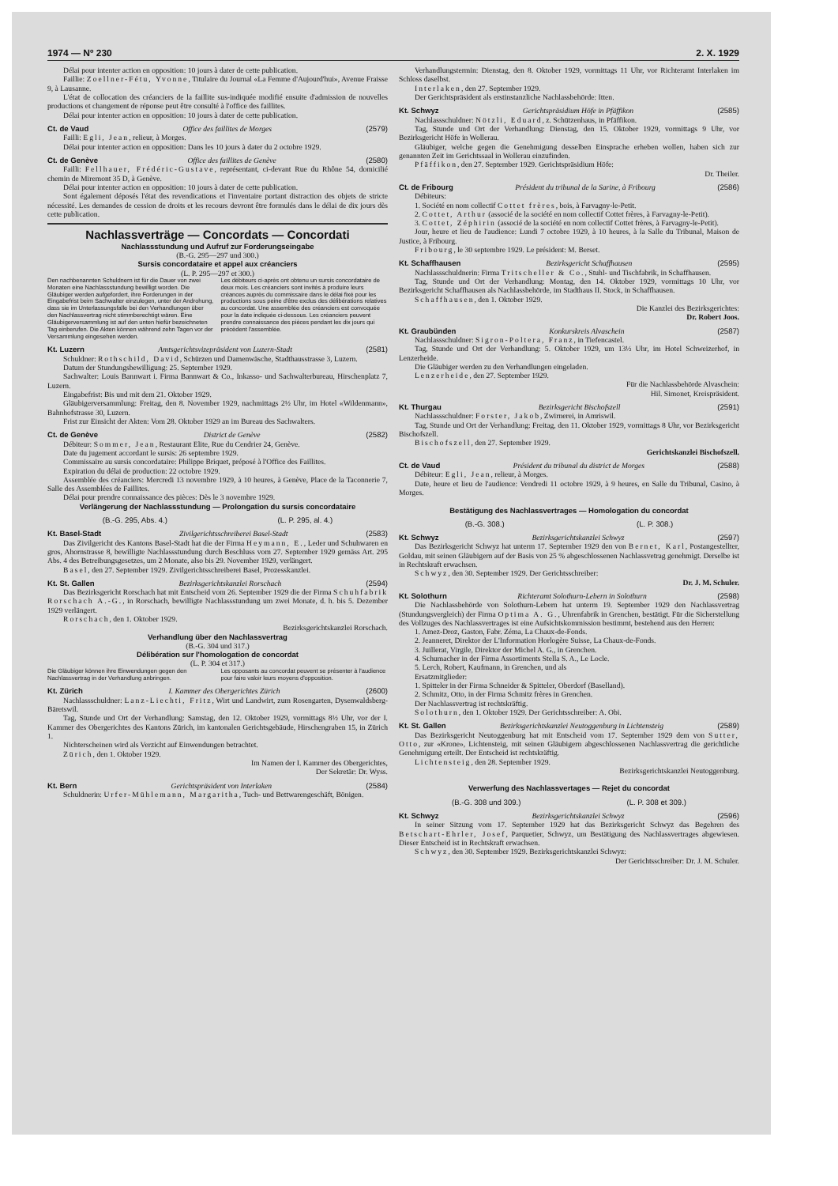1974 — Nº 230 2. X. 1929
Délai pour intenter action en opposition: 10 jours à dater de cette publication.
Faillie: Zoellner-Fétu, Yvonne, Titulaire du Journal «La Femme d'Aujourd'hui», Avenue Fraisse 9, à Lausanne.
L'état de collocation des créanciers de la faillite sus-indiquée modifié ensuite d'admission de nouvelles productions et changement de réponse peut être consulté à l'office des faillites.
Délai pour intenter action en opposition: 10 jours à dater de cette publication.
Ct. de Vaud Office des faillites de Morges (2579)
Failli: Egli, Jean, relieur, à Morges.
Délai pour intenter action en opposition: Dans les 10 jours à dater du 2 octobre 1929.
Ct. de Genève Office des faillites de Genève (2580)
Failli: Fellhauer, Frédéric-Gustave, représentant, ci-devant Rue du Rhône 54, domicilié chemin de Miremont 35 D, à Genève.
Délai pour intenter action en opposition: 10 jours à dater de cette publication.
Sont également déposés l'état des revendications et l'inventaire portant distraction des objets de stricte nécessité. Les demandes de cession de droits et les recours devront être formulés dans le délai de dix jours dès cette publication.
Nachlassverträge — Concordats — Concordati
Nachlassstundung und Aufruf zur Forderungseingabe
(B.-G. 295—297 und 300.)
Sursis concordataire et appel aux créanciers
(L. P. 295—297 et 300.)
Den nachbenannten Schuldnern ist für die Dauer von zwei Monaten eine Nachlassstundung bewilligt worden. Die Gläubiger werden aufgefordert, ihre Forderungen in der Eingabefrist beim Sachwalter einzulegen, unter der Androhung, dass sie im Unterlassungsfalle bei den Verhandlungen über den Nachlassvertrag nicht stimmberechtigt wären. Eine Gläubigerversammlung ist auf den unten hiefür bezeichneten Tag einberufen. Die Akten können während zehn Tagen vor der Versammlung eingesehen werden.
Les débiteurs ci-après ont obtenu un sursis concordataire de deux mois. Les créanciers sont invités à produire leurs créances auprès du commissaire dans le délai fixé pour les productions sous peine d'être exclus des délibérations relatives au concordat. Une assemblée des créanciers est convoquée pour la date indiquée ci-dessous. Les créanciers peuvent prendre connaissance des pièces pendant les dix jours qui précèdent l'assemblée.
Kt. Luzern Amtsgerichtsvizepräsident von Luzern-Stadt (2581)
Schuldner: Rothschild, David, Schürzen und Damenwäsche, Stadthausstrasse 3, Luzern.
Datum der Stundungsbewilligung: 25. September 1929.
Sachwalter: Louis Bannwart i. Firma Bannwart & Co., Inkasso- und Sachwalterbureau, Hirschenplatz 7, Luzern.
Eingabefrist: Bis und mit dem 21. Oktober 1929.
Gläubigerversammlung: Freitag, den 8. November 1929, nachmittags 2½ Uhr, im Hotel «Wildenmann», Bahnhofstrasse 30, Luzern.
Frist zur Einsicht der Akten: Vom 28. Oktober 1929 an im Bureau des Sachwalters.
Ct. de Genève District de Genève (2582)
Débiteur: Sommer, Jean, Restaurant Elite, Rue du Cendrier 24, Genève.
Date du jugement accordant le sursis: 26 septembre 1929.
Commissaire au sursis concordataire: Philippe Briquet, préposé à l'Office des Faillites.
Expiration du délai de production: 22 octobre 1929.
Assemblée des créanciers: Mercredi 13 novembre 1929, à 10 heures, à Genève, Place de la Taconnerie 7, Salle des Assemblées de Faillites.
Délai pour prendre connaissance des pièces: Dès le 3 novembre 1929.
Verlängerung der Nachlassstundung — Prolongation du sursis concordataire
(B.-G. 295, Abs. 4.) (L. P. 295, al. 4.)
Kt. Basel-Stadt Zivilgerichtsschreiberei Basel-Stadt (2583)
Das Zivilgericht des Kantons Basel-Stadt hat die der Firma Heymann, E., Leder und Schuhwaren en gros, Ahornstrasse 8, bewilligte Nachlassstundung durch Beschluss vom 27. September 1929 gemäss Art. 295 Abs. 4 des Betreibungsgesetzes, um 2 Monate, also bis 29. November 1929, verlängert.
Basel, den 27. September 1929. Zivilgerichtsschreiberei Basel, Prozesskanzlei.
Kt. St. Gallen Bezirksgerichtskanzlei Rorschach (2594)
Das Bezirksgericht Rorschach hat mit Entscheid vom 26. September 1929 die der Firma Schuhfabrik Rorschach A.-G., in Rorschach, bewilligte Nachlassstundung um zwei Monate, d. h. bis 5. Dezember 1929 verlängert.
Rorschach, den 1. Oktober 1929.
Bezirksgerichtskanzlei Rorschach.
Verhandlung über den Nachlassvertrag
(B.-G. 304 und 317.)
Délibération sur l'homologation de concordat
(L. P. 304 et 317.)
Die Gläubiger können ihre Einwendungen gegen den Nachlassvertrag in der Verhandlung anbringen.
Les opposants au concordat peuvent se présenter à l'audience pour faire valoir leurs moyens d'opposition.
Kt. Zürich I. Kammer des Obergerichtes Zürich (2600)
Nachlassschuldner: Lanz-Liechti, Fritz, Wirt und Landwirt, zum Rosengarten, Dysenwaldsberg-Bäretswil.
Tag, Stunde und Ort der Verhandlung: Samstag, den 12. Oktober 1929, vormittags 8½ Uhr, vor der I. Kammer des Obergerichtes des Kantons Zürich, im kantonalen Gerichtsgebäude, Hirschengraben 15, in Zürich 1.
Nichterscheinen wird als Verzicht auf Einwendungen betrachtet.
Zürich, den 1. Oktober 1929.
Im Namen der I. Kammer des Obergerichtes,
Der Sekretär: Dr. Wyss.
Kt. Bern Gerichtspräsident von Interlaken (2584)
Schuldnerin: Urfer-Mühlemann, Margaritha, Tuch- und Bettwarengeschäft, Bönigen.
Verhandlungstermin: Dienstag, den 8. Oktober 1929, vormittags 11 Uhr, vor Richteramt Interlaken im Schloss daselbst.
Interlaken, den 27. September 1929.
Der Gerichtspräsident als erstinstanzliche Nachlassbehörde: Itten.
Kt. Schwyz Gerichtspräsidium Höfe in Pfäffikon (2585)
Nachlassschuldner: Nötzli, Eduard, z. Schützenhaus, in Pfäffikon.
Tag, Stunde und Ort der Verhandlung: Dienstag, den 15. Oktober 1929, vormittags 9 Uhr, vor Bezirksgericht Höfe in Wollerau.
Gläubiger, welche gegen die Genehmigung desselben Einsprache erheben wollen, haben sich zur genannten Zeit im Gerichtssaal in Wollerau einzufinden.
Pfäffikon, den 27. September 1929. Gerichtspräsidium Höfe:
Dr. Theiler.
Ct. de Fribourg Président du tribunal de la Sarine, à Fribourg (2586)
Débiteurs:
1. Société en nom collectif Cottet frères, bois, à Farvagny-le-Petit.
2. Cottet, Arthur (associé de la société en nom collectif Cottet frères, à Farvagny-le-Petit).
3. Cottet, Zéphirin (associé de la société en nom collectif Cottet frères, à Farvagny-le-Petit).
Jour, heure et lieu de l'audience: Lundi 7 octobre 1929, à 10 heures, à la Salle du Tribunal, Maison de Justice, à Fribourg.
Fribourg, le 30 septembre 1929. Le président: M. Berset.
Kt. Schaffhausen Bezirksgericht Schaffhausen (2595)
Nachlassschuldnerin: Firma Tritscheller & Co., Stuhl- und Tischfabrik, in Schaffhausen.
Tag, Stunde und Ort der Verhandlung: Montag, den 14. Oktober 1929, vormittags 10 Uhr, vor Bezirksgericht Schaffhausen als Nachlassbehörde, im Stadthaus II. Stock, in Schaffhausen.
Schaffhausen, den 1. Oktober 1929.
Die Kanzlei des Bezirksgerichtes:
Dr. Robert Joos.
Kt. Graubünden Konkurskreis Alvaschein (2587)
Nachlassschuldner: Sigron-Poltera, Franz, in Tiefencastel.
Tag, Stunde und Ort der Verhandlung: 5. Oktober 1929, um 13½ Uhr, im Hotel Schweizerhof, in Lenzerheide.
Die Gläubiger werden zu den Verhandlungen eingeladen.
Lenzerheide, den 27. September 1929.
Für die Nachlassbehörde Alvaschein:
Hil. Simonet, Kreispräsident.
Kt. Thurgau Bezirksgericht Bischofszell (2591)
Nachlassschuldner: Forster, Jakob, Zwirnerei, in Amriswil.
Tag, Stunde und Ort der Verhandlung: Freitag, den 11. Oktober 1929, vormittags 8 Uhr, vor Bezirksgericht Bischofszell.
Bischofszell, den 27. September 1929.
Gerichtskanzlei Bischofszell.
Ct. de Vaud Président du tribunal du district de Morges (2588)
Débiteur: Egli, Jean, relieur, à Morges.
Date, heure et lieu de l'audience: Vendredi 11 octobre 1929, à 9 heures, en Salle du Tribunal, Casino, à Morges.
Bestätigung des Nachlassvertrages — Homologation du concordat
(B.-G. 308.) (L. P. 308.)
Kt. Schwyz Bezirksgerichtskanzlei Schwyz (2597)
Das Bezirksgericht Schwyz hat unterm 17. September 1929 den von Bernet, Karl, Postangestellter, Goldau, mit seinen Gläubigern auf der Basis von 25 % abgeschlossenen Nachlassvetrag genehmigt. Derselbe ist in Rechtskraft erwachsen.
Schwyz, den 30. September 1929. Der Gerichtsschreiber:
Dr. J. M. Schuler.
Kt. Solothurn Richteramt Solothurn-Lebern in Solothurn (2598)
Die Nachlassbehörde von Solothurn-Lebern hat unterm 19. September 1929 den Nachlassvertrag (Stundungsvergleich) der Firma Optima A. G., Uhrenfabrik in Grenchen, bestätigt. Für die Sicherstellung des Vollzuges des Nachlassvertrages ist eine Aufsichtskommission bestimmt, bestehend aus den Herren:
1. Amez-Droz, Gaston, Fabr. Zéma, La Chaux-de-Fonds.
2. Jeanneret, Direktor der L'Information Horlogère Suisse, La Chaux-de-Fonds.
3. Juillerat, Virgile, Direktor der Michel A. G., in Grenchen.
4. Schumacher in der Firma Assortiments Stella S. A., Le Locle.
5. Lerch, Robert, Kaufmann, in Grenchen, und als
Ersatzmitglieder:
1. Spitteler in der Firma Schneider & Spitteler, Oberdorf (Baselland).
2. Schmitz, Otto, in der Firma Schmitz frères in Grenchen.
Der Nachlassvertrag ist rechtskräftig.
Solothurn, den 1. Oktober 1929. Der Gerichtsschreiber: A. Obi.
Kt. St. Gallen Bezirksgerichtskanzlei Neutoggenburg in Lichtensteig (2589)
Das Bezirksgericht Neutoggenburg hat mit Entscheid vom 17. September 1929 dem von Sutter, Otto, zur «Krone», Lichtensteig, mit seinen Gläubigern abgeschlossenen Nachlassvertrag die gerichtliche Genehmigung erteilt. Der Entscheid ist rechtskräftig.
Lichtensteig, den 28. September 1929.
Bezirksgerichtskanzlei Neutoggenburg.
Verwerfung des Nachlassvertages — Rejet du concordat
(B.-G. 308 und 309.) (L. P. 308 et 309.)
Kt. Schwyz Bezirksgerichtskanzlei Schwyz (2596)
In seiner Sitzung vom 17. September 1929 hat das Bezirksgericht Schwyz das Begehren des Betschart-Ehrler, Josef, Parquetier, Schwyz, um Bestätigung des Nachlassvertrages abgewiesen. Dieser Entscheid ist in Rechtskraft erwachsen.
Schwyz, den 30. September 1929. Bezirksgerichtskanzlei Schwyz:
Der Gerichtsschreiber: Dr. J. M. Schuler.